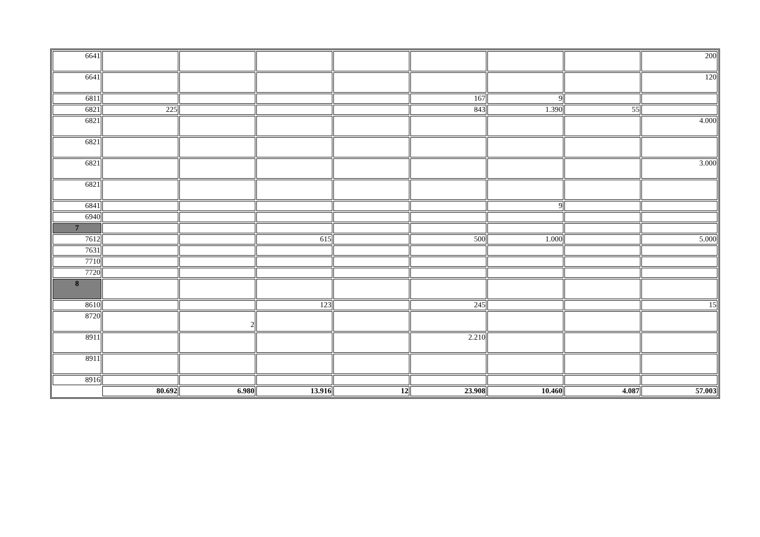| 6641 | | | | | | | | 200 |
| 6641 | | | | | | | | 120 |
| 6811 | | | | | 167 | 9 | | |
| 6821 | 225 | | | | 843 | 1.390 | 55 | |
| 6821 | | | | | | | | 4.000 |
| 6821 | | | | | | | | |
| 6821 | | | | | | | | 3.000 |
| 6821 | | | | | | | | |
| 6841 | | | | | | 9 | | |
| 6940 | | | | | | | | |
| 7 | | | | | | | | |
| 7612 | | | 615 | | 500 | 1.000 | | 5.000 |
| 7631 | | | | | | | | |
| 7710 | | | | | | | | |
| 7720 | | | | | | | | |
| 8 | | | | | | | | |
| 8610 | | | 123 | | 245 | | | 15 |
| 8720 | | 2 | | | | | | |
| 8911 | | | | | 2.210 | | | |
| 8911 | | | | | | | | |
| 8916 | | | | | | | | |
| | 80.692 | 6.980 | 13.916 | 12 | 23.908 | 10.460 | 4.087 | 57.003 |